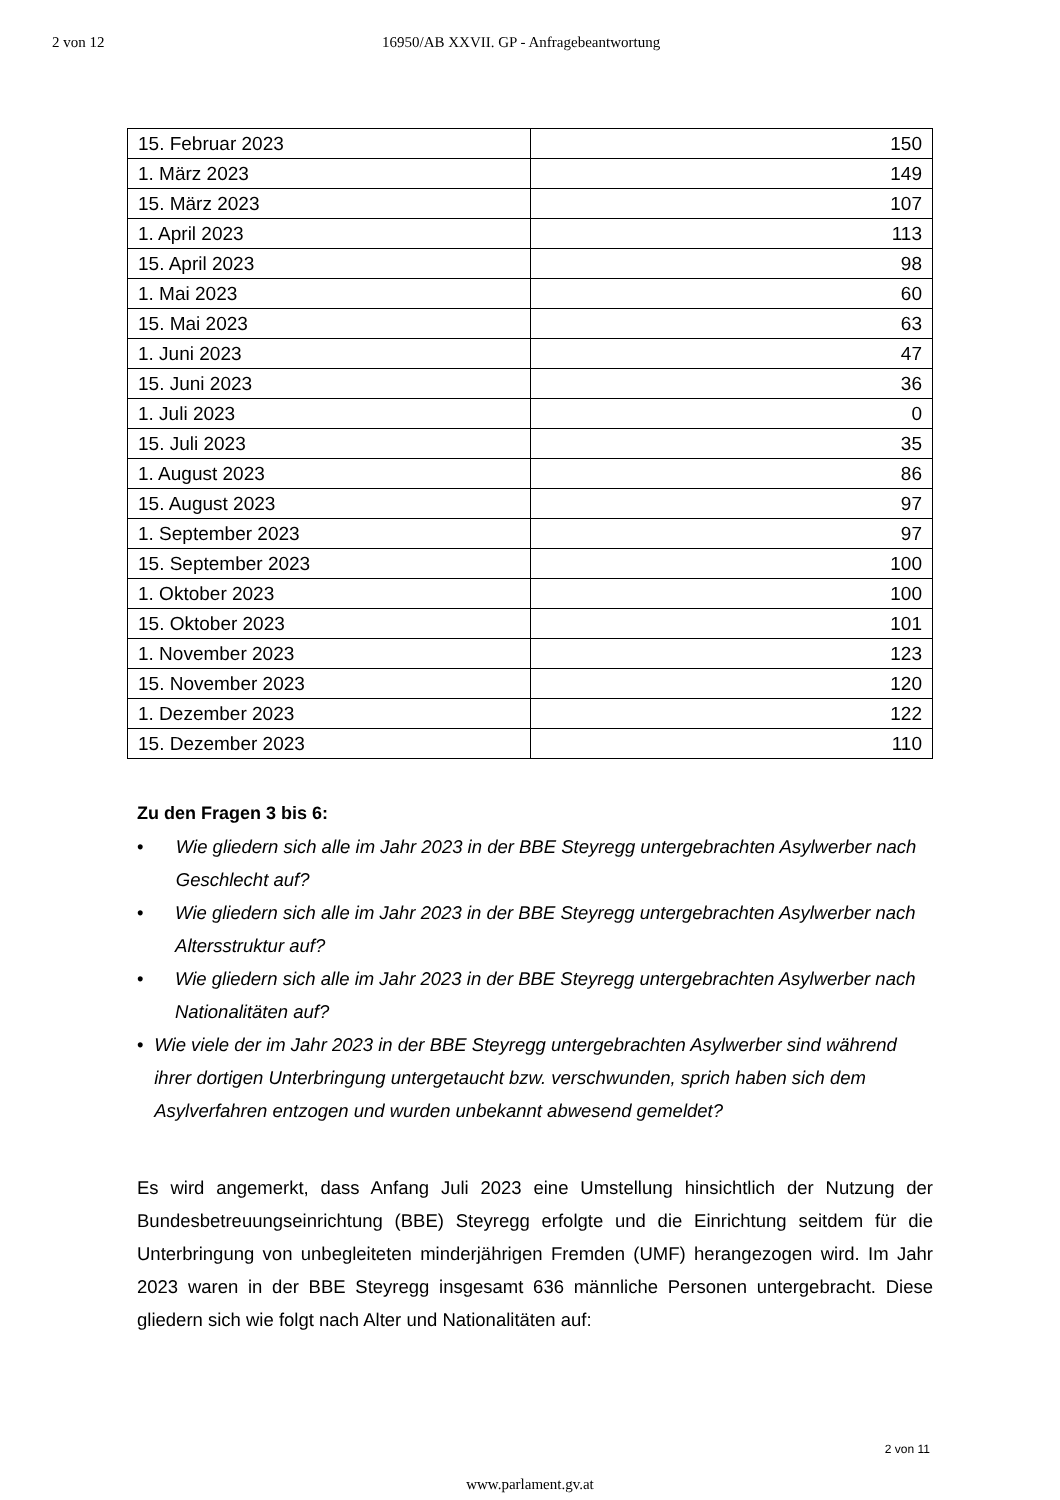2 von 12 16950/AB XXVII. GP - Anfragebeantwortung
| 15. Februar 2023 | 150 |
| 1. März 2023 | 149 |
| 15. März 2023 | 107 |
| 1. April 2023 | 113 |
| 15. April 2023 | 98 |
| 1. Mai 2023 | 60 |
| 15. Mai 2023 | 63 |
| 1. Juni 2023 | 47 |
| 15. Juni 2023 | 36 |
| 1. Juli 2023 | 0 |
| 15. Juli 2023 | 35 |
| 1. August 2023 | 86 |
| 15. August 2023 | 97 |
| 1. September 2023 | 97 |
| 15. September 2023 | 100 |
| 1. Oktober 2023 | 100 |
| 15. Oktober 2023 | 101 |
| 1. November 2023 | 123 |
| 15. November 2023 | 120 |
| 1. Dezember 2023 | 122 |
| 15. Dezember 2023 | 110 |
Zu den Fragen 3 bis 6:
• Wie gliedern sich alle im Jahr 2023 in der BBE Steyregg untergebrachten Asylwerber nach Geschlecht auf?
• Wie gliedern sich alle im Jahr 2023 in der BBE Steyregg untergebrachten Asylwerber nach Altersstruktur auf?
• Wie gliedern sich alle im Jahr 2023 in der BBE Steyregg untergebrachten Asylwerber nach Nationalitäten auf?
• Wie viele der im Jahr 2023 in der BBE Steyregg untergebrachten Asylwerber sind während ihrer dortigen Unterbringung untergetaucht bzw. verschwunden, sprich haben sich dem Asylverfahren entzogen und wurden unbekannt abwesend gemeldet?
Es wird angemerkt, dass Anfang Juli 2023 eine Umstellung hinsichtlich der Nutzung der Bundesbetreuungseinrichtung (BBE) Steyregg erfolgte und die Einrichtung seitdem für die Unterbringung von unbegleiteten minderjährigen Fremden (UMF) herangezogen wird. Im Jahr 2023 waren in der BBE Steyregg insgesamt 636 männliche Personen untergebracht. Diese gliedern sich wie folgt nach Alter und Nationalitäten auf:
2 von 11
www.parlament.gv.at